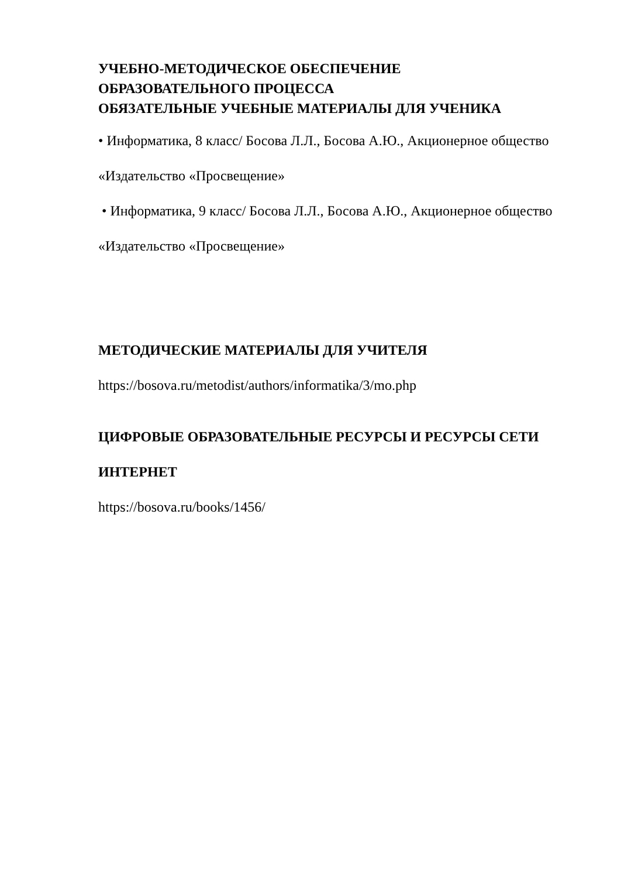УЧЕБНО-МЕТОДИЧЕСКОЕ ОБЕСПЕЧЕНИЕ
ОБРАЗОВАТЕЛЬНОГО ПРОЦЕССА
ОБЯЗАТЕЛЬНЫЕ УЧЕБНЫЕ МАТЕРИАЛЫ ДЛЯ УЧЕНИКА
• Информатика, 8 класс/ Босова Л.Л., Босова А.Ю., Акционерное общество
«Издательство «Просвещение»
• Информатика, 9 класс/ Босова Л.Л., Босова А.Ю., Акционерное общество
«Издательство «Просвещение»
МЕТОДИЧЕСКИЕ МАТЕРИАЛЫ ДЛЯ УЧИТЕЛЯ
https://bosova.ru/metodist/authors/informatika/3/mo.php
ЦИФРОВЫЕ ОБРАЗОВАТЕЛЬНЫЕ РЕСУРСЫ И РЕСУРСЫ СЕТИ
ИНТЕРНЕТ
https://bosova.ru/books/1456/